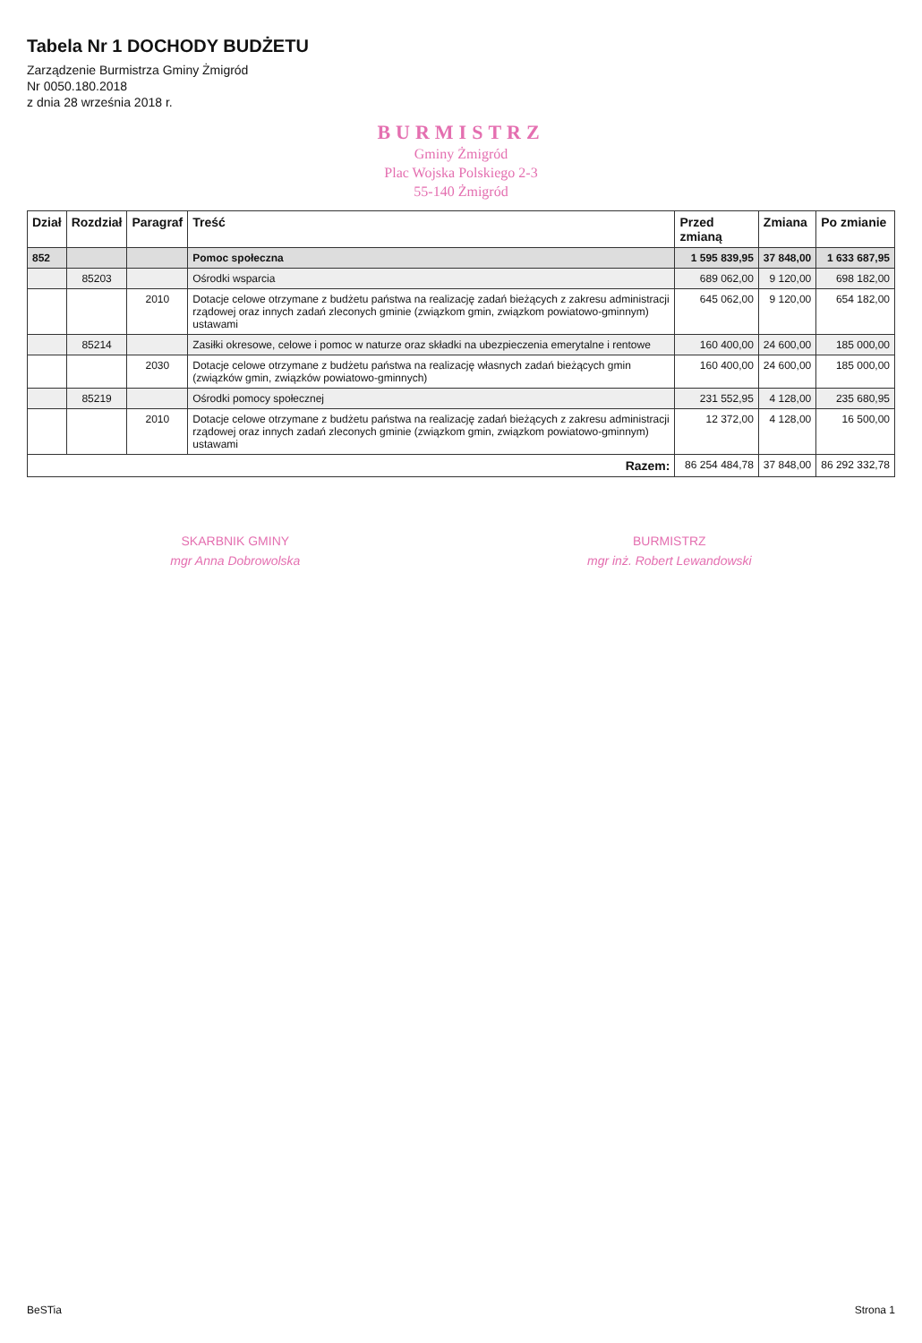Tabela Nr 1 DOCHODY BUDŻETU
Zarządzenie Burmistrza Gminy Żmigród
Nr 0050.180.2018
z dnia 28 września 2018 r.
BURMISTRZ
Gminy Żmigród
Plac Wojska Polskiego 2-3
55-140 Żmigród
| Dział | Rozdział | Paragraf | Treść | Przed zmianą | Zmiana | Po zmianie |
| --- | --- | --- | --- | --- | --- | --- |
| 852 | | | Pomoc społeczna | 1 595 839,95 | 37 848,00 | 1 633 687,95 |
| | 85203 | | Ośrodki wsparcia | 689 062,00 | 9 120,00 | 698 182,00 |
| | | 2010 | Dotacje celowe otrzymane z budżetu państwa na realizację zadań bieżących z zakresu administracji rządowej oraz innych zadań zleconych gminie (związkom gmin, związkom powiatowo-gminnym) ustawami | 645 062,00 | 9 120,00 | 654 182,00 |
| | 85214 | | Zasiłki okresowe, celowe i pomoc w naturze oraz składki na ubezpieczenia emerytalne i rentowe | 160 400,00 | 24 600,00 | 185 000,00 |
| | | 2030 | Dotacje celowe otrzymane z budżetu państwa na realizację własnych zadań bieżących gmin (związków gmin, związków powiatowo-gminnych) | 160 400,00 | 24 600,00 | 185 000,00 |
| | 85219 | | Ośrodki pomocy społecznej | 231 552,95 | 4 128,00 | 235 680,95 |
| | | 2010 | Dotacje celowe otrzymane z budżetu państwa na realizację zadań bieżących z zakresu administracji rządowej oraz innych zadań zleconych gminie (związkom gmin, związkom powiatowo-gminnym) ustawami | 12 372,00 | 4 128,00 | 16 500,00 |
| Razem: | | | | 86 254 484,78 | 37 848,00 | 86 292 332,78 |
SKARBNIK GMINY
mgr Anna Dobrowolska
BURMISTRZ
mgr inż. Robert Lewandowski
BeSTia Strona 1